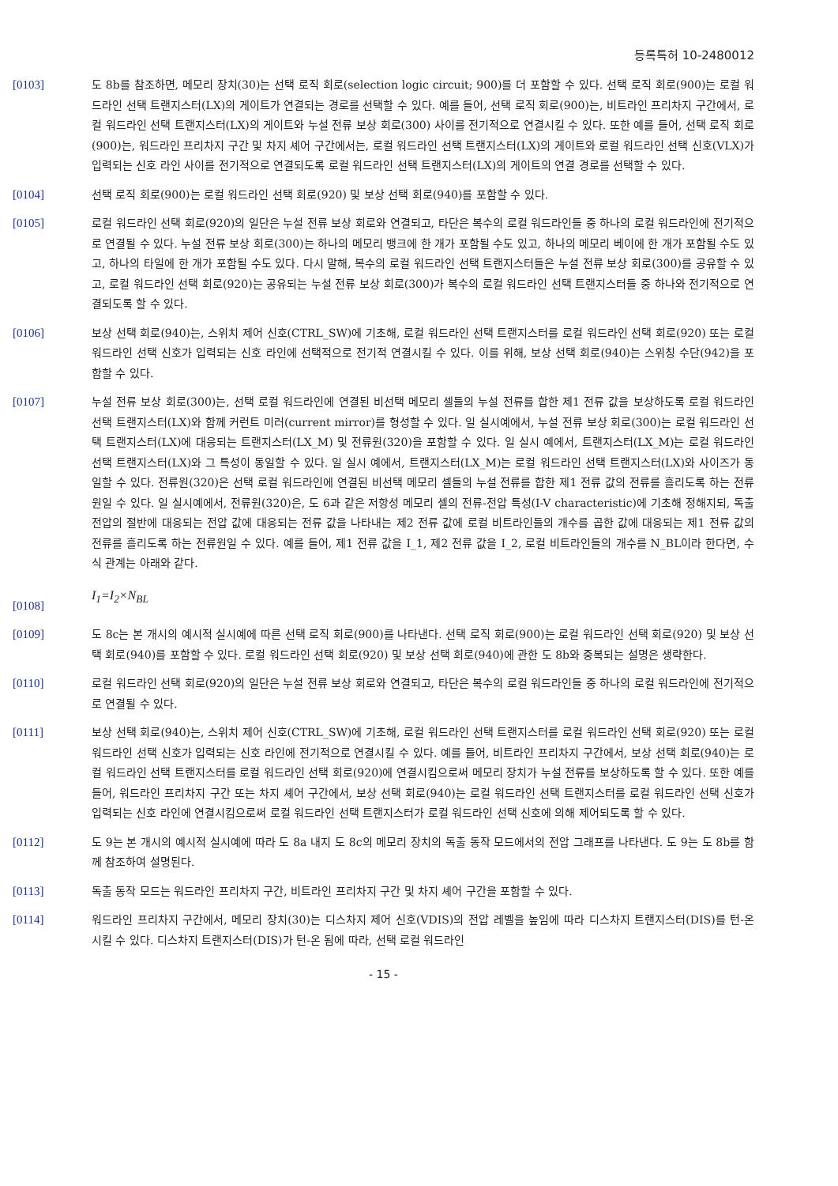등록특허 10-2480012
[0103] 도 8b를 참조하면, 메모리 장치(30)는 선택 로직 회로(selection logic circuit; 900)를 더 포함할 수 있다. 선택 로직 회로(900)는 로컬 워드라인 선택 트랜지스터(LX)의 게이트가 연결되는 경로를 선택할 수 있다. 예를 들어, 선택 로직 회로(900)는, 비트라인 프리차지 구간에서, 로컬 워드라인 선택 트랜지스터(LX)의 게이트와 누설 전류 보상 회로(300) 사이를 전기적으로 연결시킬 수 있다. 또한 예를 들어, 선택 로직 회로(900)는, 워드라인 프리차지 구간 및 차지 셰어 구간에서는, 로컬 워드라인 선택 트랜지스터(LX)의 게이트와 로컬 워드라인 선택 신호(VLX)가 입력되는 신호 라인 사이를 전기적으로 연결되도록 로컬 워드라인 선택 트랜지스터(LX)의 게이트의 연결 경로를 선택할 수 있다.
[0104] 선택 로직 회로(900)는 로컬 워드라인 선택 회로(920) 및 보상 선택 회로(940)를 포함할 수 있다.
[0105] 로컬 워드라인 선택 회로(920)의 일단은 누설 전류 보상 회로와 연결되고, 타단은 복수의 로컬 워드라인들 중 하나의 로컬 워드라인에 전기적으로 연결될 수 있다. 누설 전류 보상 회로(300)는 하나의 메모리 뱅크에 한 개가 포함될 수도 있고, 하나의 메모리 베이에 한 개가 포함될 수도 있고, 하나의 타일에 한 개가 포함될 수도 있다. 다시 말해, 복수의 로컬 워드라인 선택 트랜지스터들은 누설 전류 보상 회로(300)를 공유할 수 있고, 로컬 워드라인 선택 회로(920)는 공유되는 누설 전류 보상 회로(300)가 복수의 로컬 워드라인 선택 트랜지스터들 중 하나와 전기적으로 연결되도록 할 수 있다.
[0106] 보상 선택 회로(940)는, 스위치 제어 신호(CTRL_SW)에 기초해, 로컬 워드라인 선택 트랜지스터를 로컬 워드라인 선택 회로(920) 또는 로컬 워드라인 선택 신호가 입력되는 신호 라인에 선택적으로 전기적 연결시킬 수 있다. 이를 위해, 보상 선택 회로(940)는 스위칭 수단(942)을 포함할 수 있다.
[0107] 누설 전류 보상 회로(300)는, 선택 로컬 워드라인에 연결된 비선택 메모리 셀들의 누설 전류를 합한 제1 전류 값을 보상하도록 로컬 워드라인 선택 트랜지스터(LX)와 함께 커런트 미러(current mirror)를 형성할 수 있다. 일 실시예에서, 누설 전류 보상 회로(300)는 로컬 워드라인 선택 트랜지스터(LX)에 대응되는 트랜지스터(LX_M) 및 전류원(320)을 포함할 수 있다. 일 실시 예에서, 트랜지스터(LX_M)는 로컬 워드라인 선택 트랜지스터(LX)와 그 특성이 동일할 수 있다. 일 실시 예에서, 트랜지스터(LX_M)는 로컬 워드라인 선택 트랜지스터(LX)와 사이즈가 동일할 수 있다. 전류원(320)은 선택 로컬 워드라인에 연결된 비선택 메모리 셀들의 누설 전류를 합한 제1 전류 값의 전류를 흘리도록 하는 전류원일 수 있다. 일 실시예에서, 전류원(320)은, 도 6과 같은 저항성 메모리 셀의 전류-전압 특성(I-V characteristic)에 기초해 정해지되, 독출 전압의 절반에 대응되는 전압 값에 대응되는 전류 값을 나타내는 제2 전류 값에 로컬 비트라인들의 개수를 곱한 값에 대응되는 제1 전류 값의 전류를 흘리도록 하는 전류원일 수 있다. 예를 들어, 제1 전류 값을 I_1, 제2 전류 값을 I_2, 로컬 비트라인들의 개수를 N_BL이라 한다면, 수식 관계는 아래와 같다.
[0108]
I<sub>1</sub>=I<sub>2</sub>×N<sub>BL</sub>
[0109] 도 8c는 본 개시의 예시적 실시예에 따른 선택 로직 회로(900)를 나타낸다. 선택 로직 회로(900)는 로컬 워드라인 선택 회로(920) 및 보상 선택 회로(940)를 포함할 수 있다. 로컬 워드라인 선택 회로(920) 및 보상 선택 회로(940)에 관한 도 8b와 중복되는 설명은 생략한다.
[0110] 로컬 워드라인 선택 회로(920)의 일단은 누설 전류 보상 회로와 연결되고, 타단은 복수의 로컬 워드라인들 중 하나의 로컬 워드라인에 전기적으로 연결될 수 있다.
[0111] 보상 선택 회로(940)는, 스위치 제어 신호(CTRL_SW)에 기초해, 로컬 워드라인 선택 트랜지스터를 로컬 워드라인 선택 회로(920) 또는 로컬 워드라인 선택 신호가 입력되는 신호 라인에 전기적으로 연결시킬 수 있다. 예를 들어, 비트라인 프리차지 구간에서, 보상 선택 회로(940)는 로컬 워드라인 선택 트랜지스터를 로컬 워드라인 선택 회로(920)에 연결시킴으로써 메모리 장치가 누설 전류를 보상하도록 할 수 있다. 또한 예를 들어, 워드라인 프리차지 구간 또는 차지 셰어 구간에서, 보상 선택 회로(940)는 로컬 워드라인 선택 트랜지스터를 로컬 워드라인 선택 신호가 입력되는 신호 라인에 연결시킴으로써 로컬 워드라인 선택 트랜지스터가 로컬 워드라인 선택 신호에 의해 제어되도록 할 수 있다.
[0112] 도 9는 본 개시의 예시적 실시예에 따라 도 8a 내지 도 8c의 메모리 장치의 독출 동작 모드에서의 전압 그래프를 나타낸다. 도 9는 도 8b를 함께 참조하여 설명된다.
[0113] 독출 동작 모드는 워드라인 프리차지 구간, 비트라인 프리차지 구간 및 차지 셰어 구간을 포함할 수 있다.
[0114] 워드라인 프리차지 구간에서, 메모리 장치(30)는 디스차지 제어 신호(VDIS)의 전압 레벨을 높임에 따라 디스차지 트랜지스터(DIS)를 턴-온 시킬 수 있다. 디스차지 트랜지스터(DIS)가 턴-온 됨에 따라, 선택 로컬 워드라인
- 15 -